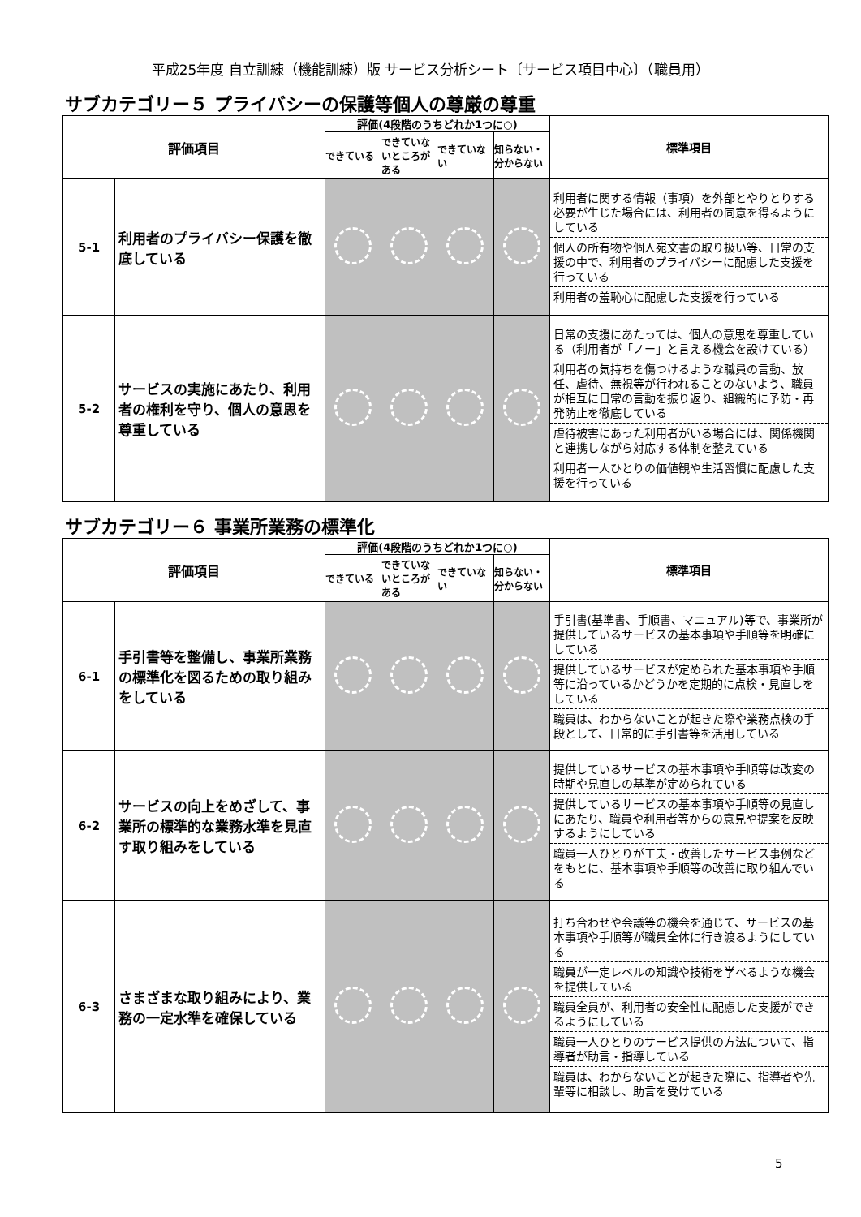平成25年度 自立訓練（機能訓練）版 サービス分析シート〔サービス項目中心〕（職員用）
サブカテゴリー５ プライバシーの保護等個人の尊厳の尊重
| 評価項目 | | 評価(4段階のうちどれか1つに○) | | | | 標準項目 |
| --- | --- | --- | --- | --- | --- | --- |
| | | できている | できていないところがある | できていない | 知らない・分からない | |
| 5-1 | 利用者のプライバシー保護を徹底している | | | | | 利用者に関する情報（事項）を外部とやりとりする必要が生じた場合には、利用者の同意を得るようにしている 個人の所有物や個人宛文書の取り扱い等、日常の支援の中で、利用者のプライバシーに配慮した支援を行っている 利用者の羞恥心に配慮した支援を行っている |
| 5-2 | サービスの実施にあたり、利用者の権利を守り、個人の意思を尊重している | | | | | 日常の支援にあたっては、個人の意思を尊重している（利用者が「ノー」と言える機会を設けている） 利用者の気持ちを傷つけるような職員の言動、放任、虐待、無視等が行われることのないよう、職員が相互に日常の言動を振り返り、組織的に予防・再発防止を徹底している 虐待被害にあった利用者がいる場合には、関係機関と連携しながら対応する体制を整えている 利用者一人ひとりの価値観や生活習慣に配慮した支援を行っている |
サブカテゴリー６ 事業所業務の標準化
| 評価項目 | | 評価(4段階のうちどれか1つに○) | | | | 標準項目 |
| --- | --- | --- | --- | --- | --- | --- |
| | | できている | できていないところがある | できていない | 知らない・分からない | |
| 6-1 | 手引書等を整備し、事業所業務の標準化を図るための取り組みをしている | | | | | 手引書(基準書、手順書、マニュアル)等で、事業所が提供しているサービスの基本事項や手順等を明確にしている 提供しているサービスが定められた基本事項や手順等に沿っているかどうかを定期的に点検・見直しをしている 職員は、わからないことが起きた際や業務点検の手段として、日常的に手引書等を活用している |
| 6-2 | サービスの向上をめざして、事業所の標準的な業務水準を見直す取り組みをしている | | | | | 提供しているサービスの基本事項や手順等は改変の時期や見直しの基準が定められている 提供しているサービスの基本事項や手順等の見直しにあたり、職員や利用者等からの意見や提案を反映するようにしている 職員一人ひとりが工夫・改善したサービス事例などをもとに、基本事項や手順等の改善に取り組んでいる |
| 6-3 | さまざまな取り組みにより、業務の一定水準を確保している | | | | | 打ち合わせや会議等の機会を通じて、サービスの基本事項や手順等が職員全体に行き渡るようにしている 職員が一定レベルの知識や技術を学べるような機会を提供している 職員全員が、利用者の安全性に配慮した支援ができるようにしている 職員一人ひとりのサービス提供の方法について、指導者が助言・指導している 職員は、わからないことが起きた際に、指導者や先輩等に相談し、助言を受けている |
5